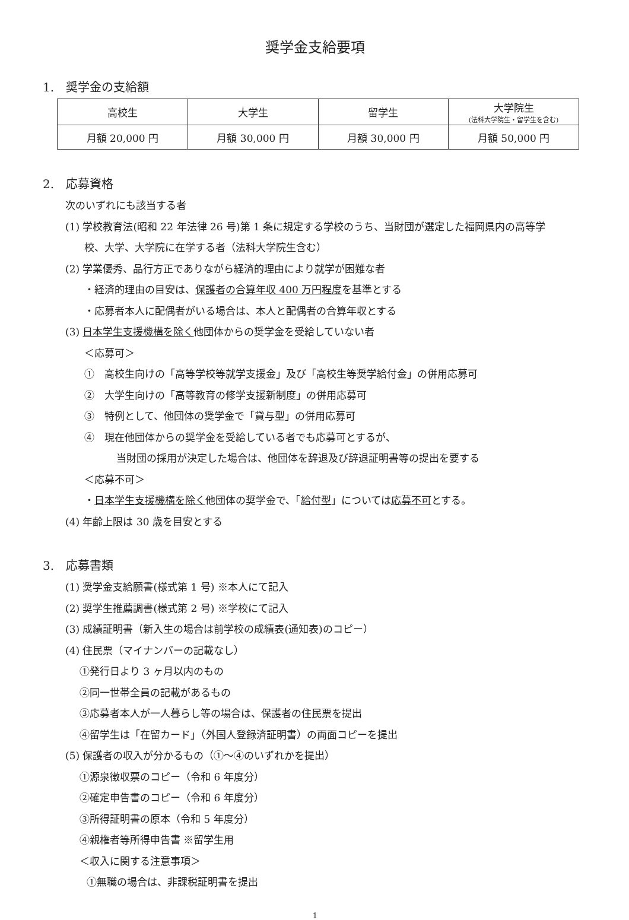奨学金支給要項
1.　奨学金の支給額
| 高校生 | 大学生 | 留学生 | 大学院生 (法科大学院生・留学生を含む) |
| 月額 20,000 円 | 月額 30,000 円 | 月額 30,000 円 | 月額 50,000 円 |
2.　応募資格
次のいずれにも該当する者
(1) 学校教育法(昭和 22 年法律 26 号)第 1 条に規定する学校のうち、当財団が選定した福岡県内の高等学
校、大学、大学院に在学する者（法科大学院生含む）
(2) 学業優秀、品行方正でありながら経済的理由により就学が困難な者
・経済的理由の目安は、保護者の合算年収 400 万円程度を基準とする
・応募者本人に配偶者がいる場合は、本人と配偶者の合算年収とする
(3) 日本学生支援機構を除く他団体からの奨学金を受給していない者
＜応募可＞
①　高校生向けの「高等学校等就学支援金」及び「高校生等奨学給付金」の併用応募可
②　大学生向けの「高等教育の修学支援新制度」の併用応募可
③　特例として、他団体の奨学金で「貸与型」の併用応募可
④　現在他団体からの奨学金を受給している者でも応募可とするが、
当財団の採用が決定した場合は、他団体を辞退及び辞退証明書等の提出を要する
＜応募不可＞
・日本学生支援機構を除く他団体の奨学金で、「給付型」については応募不可とする。
(4) 年齢上限は 30 歳を目安とする
3.　応募書類
(1) 奨学金支給願書(様式第 1 号) ※本人にて記入
(2) 奨学生推薦調書(様式第 2 号) ※学校にて記入
(3) 成績証明書（新入生の場合は前学校の成績表(通知表)のコピー）
(4) 住民票（マイナンバーの記載なし）
①発行日より 3 ヶ月以内のもの
②同一世帯全員の記載があるもの
③応募者本人が一人暮らし等の場合は、保護者の住民票を提出
④留学生は「在留カード」（外国人登録済証明書）の両面コピーを提出
(5) 保護者の収入が分かるもの（①～④のいずれかを提出）
①源泉徴収票のコピー（令和 6 年度分）
②確定申告書のコピー（令和 6 年度分）
③所得証明書の原本（令和 5 年度分）
④親権者等所得申告書 ※留学生用
＜収入に関する注意事項＞
①無職の場合は、非課税証明書を提出
1